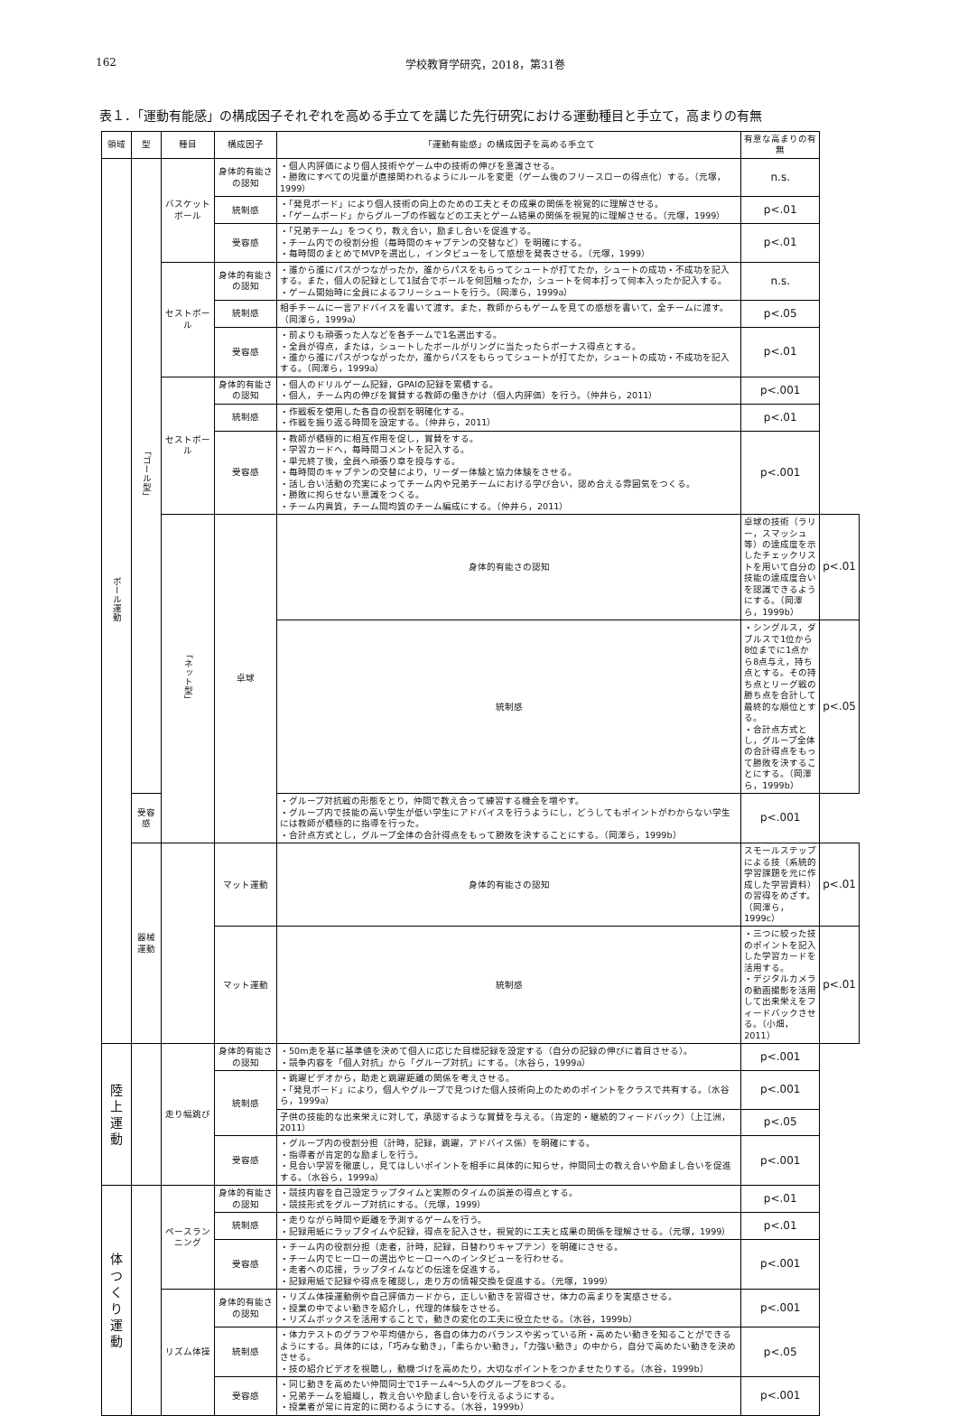162 学校教育学研究，2018，第31巻
表１．「運動有能感」の構成因子それぞれを高める手立てを講じた先行研究における運動種目と手立て，高まりの有無
| 領域 | 型 | 種目 | 構成因子 | 「運動有能感」の構成因子を高める手立て | 有意な高まりの有無 | |
| --- | --- | --- | --- | --- | --- | --- |
| ボール運動 | 「ゴール型」 | バスケットボール | 身体的有能さの認知 | ・個人内評価により個人技術やゲーム中の技術の伸びを意識させる。 ・勝敗にすべての児童が直接関われるようにルールを変更（ゲーム後のフリースローの得点化）する。（元塚，1999） | n.s. | |
| | | | 統制感 | ・「発見ボード」により個人技術の向上のための工夫とその成果の関係を視覚的に理解させる。 ・「ゲームボード」からグループの作戦などの工夫とゲーム結果の関係を視覚的に理解させる。（元塚，1999） | p<.01 | |
| | | | 受容感 | ・「兄弟チーム」をつくり，教え合い，励まし合いを促進する。 ・チーム内での役割分担（毎時間のキャプテンの交替など）を明確にする。 ・毎時間のまとめでMVPを選出し，インタビューをして感想を発表させる。（元塚，1999） | p<.01 | |
| | | セストボール | 身体的有能さの認知 | ・誰から誰にパスがつながったか，誰からパスをもらってシュートが打てたか，シュートの成功・不成功を記入する。また，個人の記録として1試合でボールを何回触ったか，シュートを何本打って何本入ったか記入する。 ・ゲーム開始時に全員によるフリーシュートを行う。（岡澤ら，1999a） | n.s. | |
| | | | 統制感 | 相手チームに一言アドバイスを書いて渡す。また，教師からもゲームを見ての感想を書いて，全チームに渡す。（岡澤ら，1999a） | p<.05 | |
| | | | 受容感 | ・前よりも頑張った人などを各チームで1名選出する。 ・全員が得点，または，シュートしたボールがリングに当たったらボーナス得点とする。 ・誰から誰にパスがつながったか，誰からパスをもらってシュートが打てたか，シュートの成功・不成功を記入する。（岡澤ら，1999a） | p<.01 | |
| | | セストボール | 身体的有能さの認知 | ・個人のドリルゲーム記録，GPAIの記録を累積する。 ・個人，チーム内の伸びを賞賛する教師の働きかけ（個人内評価）を行う。（仲井ら，2011） | p<.001 | |
| | | | 統制感 | ・作戦板を使用した各自の役割を明確化する。 ・作戦を振り返る時間を設定する。（仲井ら，2011） | p<.01 | |
| | | | 受容感 | ・教師が積極的に相互作用を促し，賞賛をする。 ・学習カードへ，毎時間コメントを記入する。 ・単元終了後，全員へ頑張り章を授与する。 ・毎時間のキャプテンの交替により，リーダー体験と協力体験をさせる。 ・話し合い活動の充実によってチーム内や兄弟チームにおける学び合い，認め合える雰囲気をつくる。 ・勝敗に拘らせない意識をつくる。 ・チーム内異質，チーム間均質のチーム編成にする。（仲井ら，2011） | p<.001 | |
| | | 「ネット型」 | 卓球 | 身体的有能さの認知 | 卓球の技術（ラリー，スマッシュ等）の達成度を示したチェックリストを用いて自分の技能の達成度合いを認識できるようにする。（岡澤ら，1999b） | p<.01 |
| | | | | 統制感 | ・シングルス，ダブルスで1位から8位までに1点から8点与え，持ち点とする。その持ち点とリーグ戦の勝ち点を合計して最終的な順位とする。 ・合計点方式とし，グループ全体の合計得点をもって勝敗を決することにする。（岡澤ら，1999b） | p<.05 |
| | 受容感 | | | ・グループ対抗戦の形態をとり，仲間で教え合って練習する機会を増やす。 ・グループ内で技能の高い学生が低い学生にアドバイスを行うようにし，どうしてもポイントがわからない学生には教師が積極的に指導を行った。 ・合計点方式とし，グループ全体の合計得点をもって勝敗を決することにする。（岡澤ら，1999b） | p<.001 | |
| | 器械運動 | | マット運動 | 身体的有能さの認知 | スモールステップによる技（系統的学習課題を元に作成した学習資料）の習得をめざす。（岡澤ら，1999c） | p<.01 |
| | | | マット運動 | 統制感 | ・三つに絞った技のポイントを記入した学習カードを活用する。 ・デジタルカメラの動画撮影を活用して出来栄えをフィードバックさせる。（小畑，2011） | p<.01 |
| 陸上運動 | | 走り幅跳び | 身体的有能さの認知 | ・50m走を基に基準値を決めて個人に応じた目標記録を設定する（自分の記録の伸びに着目させる）。 ・競争内容を「個人対抗」から「グループ対抗」にする。（水谷ら，1999a） | p<.001 | |
| | | | 統制感 | ・跳躍ビデオから，助走と跳躍距離の関係を考えさせる。 ・「発見ボード」により，個人やグループで見つけた個人技術向上のためのポイントをクラスで共有する。（水谷ら，1999a） | p<.001 | |
| | | | | 子供の技能的な出来栄えに対して，承認するような賞賛を与える。（肯定的・継続的フィードバック）（上江洲，2011） | p<.05 | |
| | | | 受容感 | ・グループ内の役割分担（計時，記録，跳躍，アドバイス係）を明確にする。 ・指導者が肯定的な励ましを行う。 ・見合い学習を徹底し，見てほしいポイントを相手に具体的に知らせ，仲間同士の教え合いや励まし合いを促進する。（水谷ら，1999a） | p<.001 | |
| 体つくり運動 | | ペースランニング | 身体的有能さの認知 | ・競技内容を自己設定ラップタイムと実際のタイムの誤差の得点とする。 ・競技形式をグループ対抗にする。（元塚，1999） | p<.01 | |
| | | | 統制感 | ・走りながら時間や距離を予測するゲームを行う。 ・記録用紙にラップタイムや記録，得点を記入させ，視覚的に工夫と成果の関係を理解させる。（元塚，1999） | p<.01 | |
| | | | 受容感 | ・チーム内の役割分担（走者，計時，記録，日替わりキャプテン）を明確にさせる。 ・チーム内でヒーローの選出やヒーローへのインタビューを行わせる。 ・走者への応援，ラップタイムなどの伝達を促進する。 ・記録用紙で記録や得点を確認し，走り方の情報交換を促進する。（元塚，1999） | p<.001 | |
| | | リズム体操 | 身体的有能さの認知 | ・リズム体操運動例や自己評価カードから，正しい動きを習得させ，体力の高まりを実感させる。 ・授業の中でよい動きを紹介し，代理的体験をさせる。 ・リズムボックスを活用することで，動きの変化の工夫に役立たせる。（水谷，1999b） | p<.001 | |
| | | | 統制感 | ・体力テストのグラフや平均値から，各自の体力のバランスや劣っている所・高めたい動きを知ることができるようにする。具体的には，「巧みな動き」，「柔らかい動き」，「力強い動き」の中から，自分で高めたい動きを決めさせる。 ・技の紹介ビデオを視聴し，動機づけを高めたり，大切なポイントをつかませたりする。（水谷，1999b） | p<.05 | |
| | | | 受容感 | ・同じ動きを高めたい仲間同士で1チーム4～5人のグループを8つくる。 ・兄弟チームを組織し，教え合いや励まし合いを行えるようにする。 ・授業者が常に肯定的に関わるようにする。（水谷，1999b） | p<.001 | |